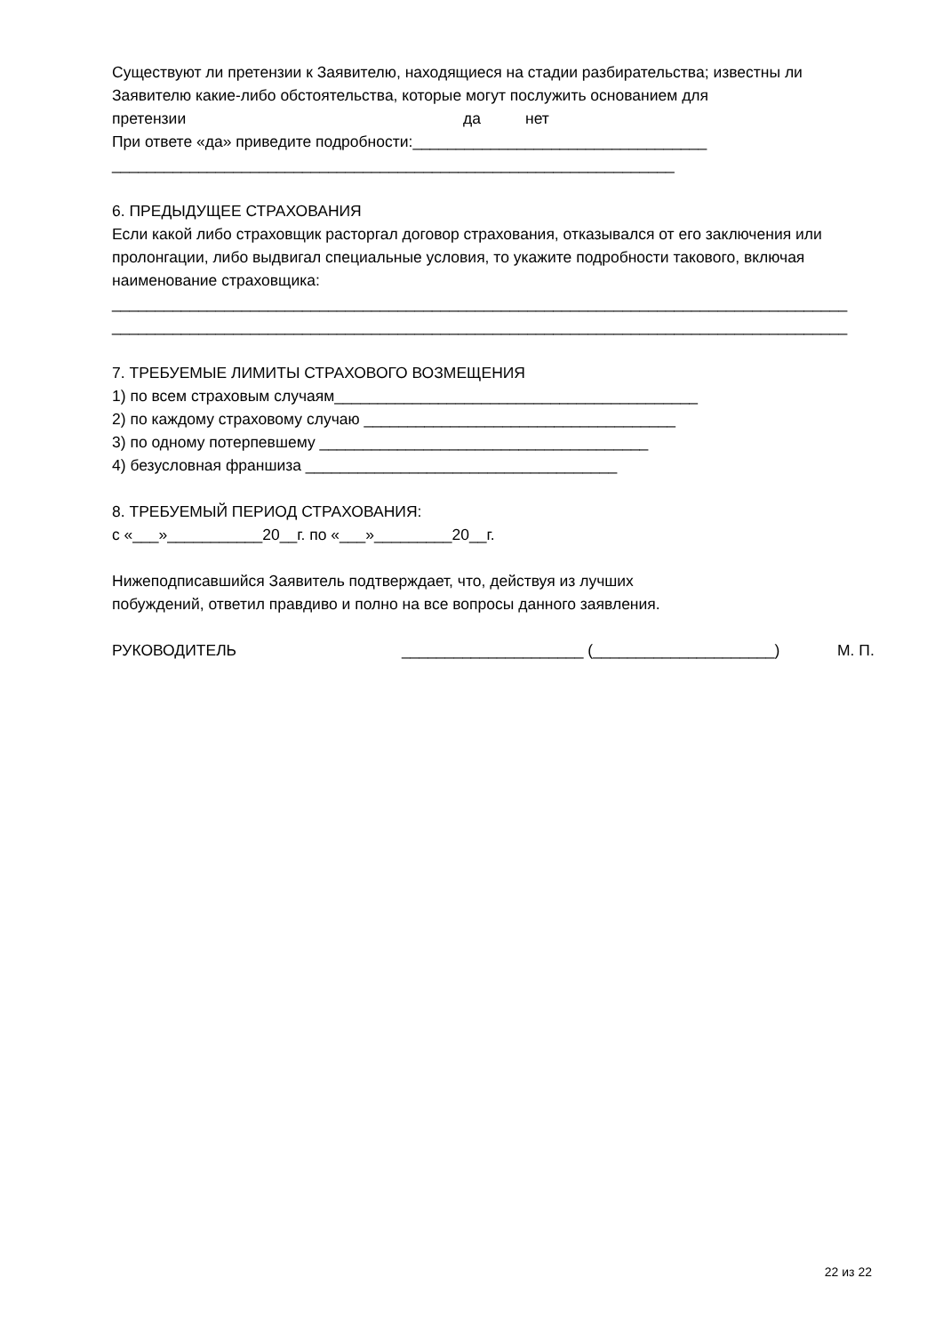Существуют ли претензии к Заявителю, находящиеся на стадии разбирательства; известны ли Заявителю какие-либо обстоятельства, которые могут послужить основанием для
претензии да нет
При ответе «да» приведите подробности:__________________________________
_________________________________________________________________
6. ПРЕДЫДУЩЕЕ СТРАХОВАНИЯ
Если какой либо страховщик расторгал договор страхования, отказывался от его заключения или пролонгации, либо выдвигал специальные условия, то укажите подробности такового, включая наименование страховщика:
_____________________________________________________________________________________
_____________________________________________________________________________________
7. ТРЕБУЕМЫЕ ЛИМИТЫ СТРАХОВОГО ВОЗМЕЩЕНИЯ
1) по всем страховым случаям__________________________________________
2) по каждому страховому случаю ____________________________________
3) по одному потерпевшему ______________________________________
4) безусловная франшиза ____________________________________
8. ТРЕБУЕМЫЙ ПЕРИОД СТРАХОВАНИЯ:
с «___»___________20__г. по «___»_________20__г.
Нижеподписавшийся Заявитель подтверждает, что, действуя из лучших
побуждений, ответил правдиво и полно на все вопросы данного заявления.
РУКОВОДИТЕЛЬ _____________________ (_____________________) М. П.
22 из 22